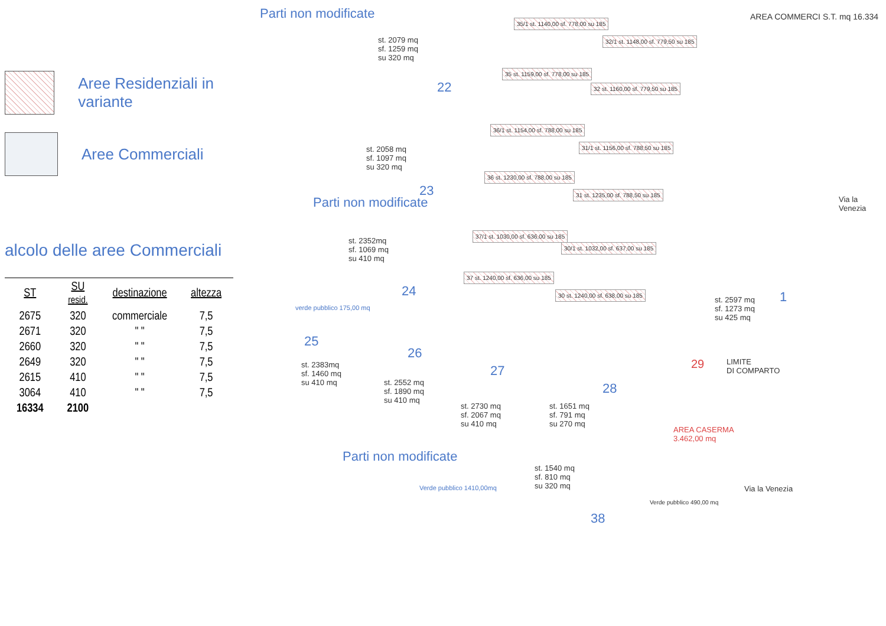Aree Residenziali in variante
Aree Commerciali
alcolo delle aree Commerciali
| ST | SU resid. | destinazione | altezza |
| --- | --- | --- | --- |
| 2675 | 320 | commerciale | 7,5 |
| 2671 | 320 | " " | 7,5 |
| 2660 | 320 | " " | 7,5 |
| 2649 | 320 | " " | 7,5 |
| 2615 | 410 | " " | 7,5 |
| 3064 | 410 | " " | 7,5 |
| 16334 | 2100 | | |
Parti non modificate
st. 2079 mq
sf. 1259 mq
su 320 mq
22
35/1 st. 1140,00 sf. 778,00 su 185
32/1 st. 1148,00 sf. 779,50 su 185
35 st. 1159,00 sf. 778,00 su 185
32 st. 1160,00 sf. 779,50 su 185
36/1 st. 1154,00 sf. 788,00 su 185
31/1 st. 1156,00 sf. 788,50 su 185
36 st. 1230,00 sf. 788,00 su 185
31 st. 1235,00 sf. 788,50 su 185
37/1 st. 1030,00 sf. 636,00 su 185
30/1 st. 1032,00 sf. 637,00 su 185
37 st. 1240,00 sf. 636,00 su 185
30 st. 1240,00 sf. 638,00 su 185
st. 2058 mq
sf. 1097 mq
su 320 mq
23
st. 2352mq
sf. 1069 mq
su 410 mq
24
Parti non modificate
verde pubblico 175,00 mq
st. 2597 mq
sf. 1273 mq
su 425 mq
1
AREA COMMERCI S.T. mq 16.334
Via la Venezia
25
st. 2383mq
sf. 1460 mq
su 410 mq
26
st. 2552 mq
sf. 1890 mq
su 410 mq
27
st. 2730 mq
sf. 2067 mq
su 410 mq
28
st. 1651 mq
sf. 791 mq
su 270 mq
st. 1540 mq
sf. 810 mq
su 320 mq
38
29
LIMITE
DI COMPARTO
AREA CASERMA
3.462,00 mq
Parti non modificate
Verde pubblico 1410,00mq
Verde pubblico 490,00 mq
Via la Venezia